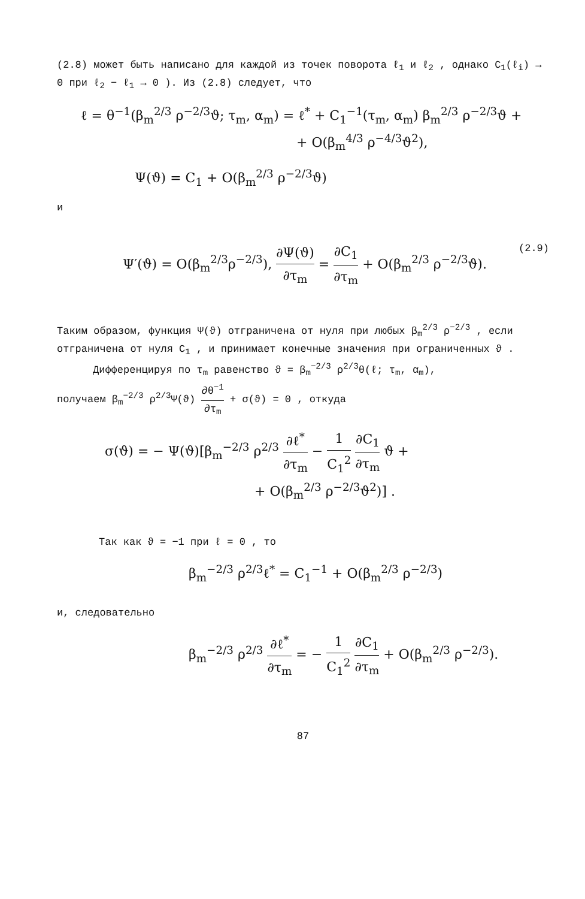(2.8) может быть написано для каждой из точек поворота ℓ<sub>1</sub> и ℓ<sub>2</sub> , однако C<sub>1</sub>(ℓ<sub>i</sub>) → 0 при ℓ<sub>2</sub> − ℓ<sub>1</sub> → 0 ). Из (2.8) следует, что
ℓ = θ<sup>−1</sup>(β<sub>m</sub><sup>2/3</sup> ρ<sup>−2/3</sup>ϑ; τ<sub>m</sub>, α<sub>m</sub>) = ℓ<sup>*</sup> + C<sub>1</sub><sup>−1</sup>(τ<sub>m</sub>, α<sub>m</sub>) β<sub>m</sub><sup>2/3</sup> ρ<sup>−2/3</sup>ϑ +
+ O(β<sub>m</sub><sup>4/3</sup> ρ<sup>−4/3</sup>ϑ<sup>2</sup>),
Ψ(ϑ) = C<sub>1</sub> + O(β<sub>m</sub><sup>2/3</sup> ρ<sup>−2/3</sup>ϑ)
и
(2.9) Ψ′(ϑ) = O(β<sub>m</sub><sup>2/3</sup>ρ<sup>−2/3</sup>), ∂Ψ(ϑ) ∂τ<sub>m</sub> = ∂C<sub>1</sub> ∂τ<sub>m</sub> + O(β<sub>m</sub><sup>2/3</sup> ρ<sup>−2/3</sup>ϑ).
Таким образом, функция Ψ(ϑ) отграничена от нуля при любых β<sub>m</sub><sup>2/3</sup> ρ<sup>−2/3</sup> , если отграничена от нуля C<sub>1</sub> , и принимает конечные значения при ограниченных ϑ .
Дифференцируя по τ<sub>m</sub> равенство ϑ = β<sub>m</sub><sup>−2/3</sup> ρ<sup>2/3</sup>θ(ℓ; τ<sub>m</sub>, α<sub>m</sub>),
получаем β<sub>m</sub><sup>−2/3</sup> ρ<sup>2/3</sup>Ψ(ϑ) ∂θ<sup>−1</sup> ∂τ<sub>m</sub> + σ(ϑ) = 0 , откуда
σ(ϑ) = − Ψ(ϑ)[β<sub>m</sub><sup>−2/3</sup> ρ<sup>2/3</sup> ∂ℓ<sup>*</sup> ∂τ<sub>m</sub> − 1 C<sub>1</sub><sup>2</sup> ∂C<sub>1</sub> ∂τ<sub>m</sub> ϑ +
+ O(β<sub>m</sub><sup>2/3</sup> ρ<sup>−2/3</sup>ϑ<sup>2</sup>)] .
Так как ϑ = −1 при ℓ = 0 , то
β<sub>m</sub><sup>−2/3</sup> ρ<sup>2/3</sup>ℓ<sup>*</sup> = C<sub>1</sub><sup>−1</sup> + O(β<sub>m</sub><sup>2/3</sup> ρ<sup>−2/3</sup>)
и, следовательно
β<sub>m</sub><sup>−2/3</sup> ρ<sup>2/3</sup> ∂ℓ<sup>*</sup> ∂τ<sub>m</sub> = − 1 C<sub>1</sub><sup>2</sup> ∂C<sub>1</sub> ∂τ<sub>m</sub> + O(β<sub>m</sub><sup>2/3</sup> ρ<sup>−2/3</sup>).
87